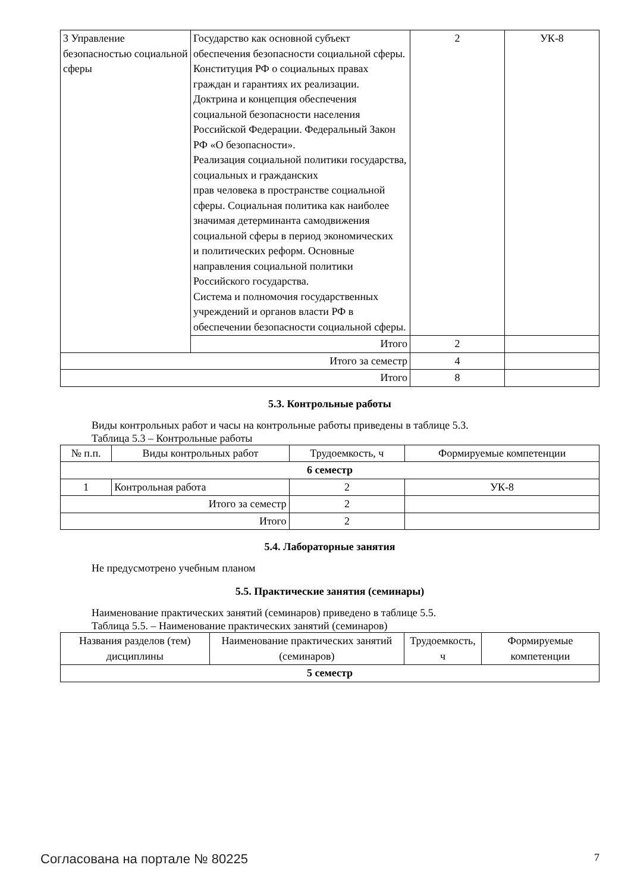| 3 Управление безопасностью социальной сферы | Государство как основной субъект обеспечения безопасности социальной сферы. Конституция РФ о социальных правах граждан и гарантиях их реализации. Доктрина и концепция обеспечения социальной безопасности населения Российской Федерации. Федеральный Закон РФ «О безопасности». Реализация социальной политики государства, социальных и гражданских прав человека в пространстве социальной сферы. Социальная политика как наиболее значимая детерминанта самодвижения социальной сферы в период экономических и политических реформ. Основные направления социальной политики Российского государства. Система и полномочия государственных учреждений и органов власти РФ в обеспечении безопасности социальной сферы. | 2 | УК-8 |
| | Итого | 2 | |
| Итого за семестр | | 4 | |
| Итого | | 8 | |
5.3. Контрольные работы
Виды контрольных работ и часы на контрольные работы приведены в таблице 5.3.
Таблица 5.3 – Контрольные работы
| № п.п. | Виды контрольных работ | Трудоемкость, ч | Формируемые компетенции |
| --- | --- | --- | --- |
| 6 семестр | | | |
| 1 | Контрольная работа | 2 | УК-8 |
| Итого за семестр | | 2 | |
| Итого | | 2 | |
5.4. Лабораторные занятия
Не предусмотрено учебным планом
5.5. Практические занятия (семинары)
Наименование практических занятий (семинаров) приведено в таблице 5.5.
Таблица 5.5. – Наименование практических занятий (семинаров)
| Названия разделов (тем) дисциплины | Наименование практических занятий (семинаров) | Трудоемкость, ч | Формируемые компетенции |
| --- | --- | --- | --- |
| 5 семестр | | | |
Согласована на портале № 80225 7